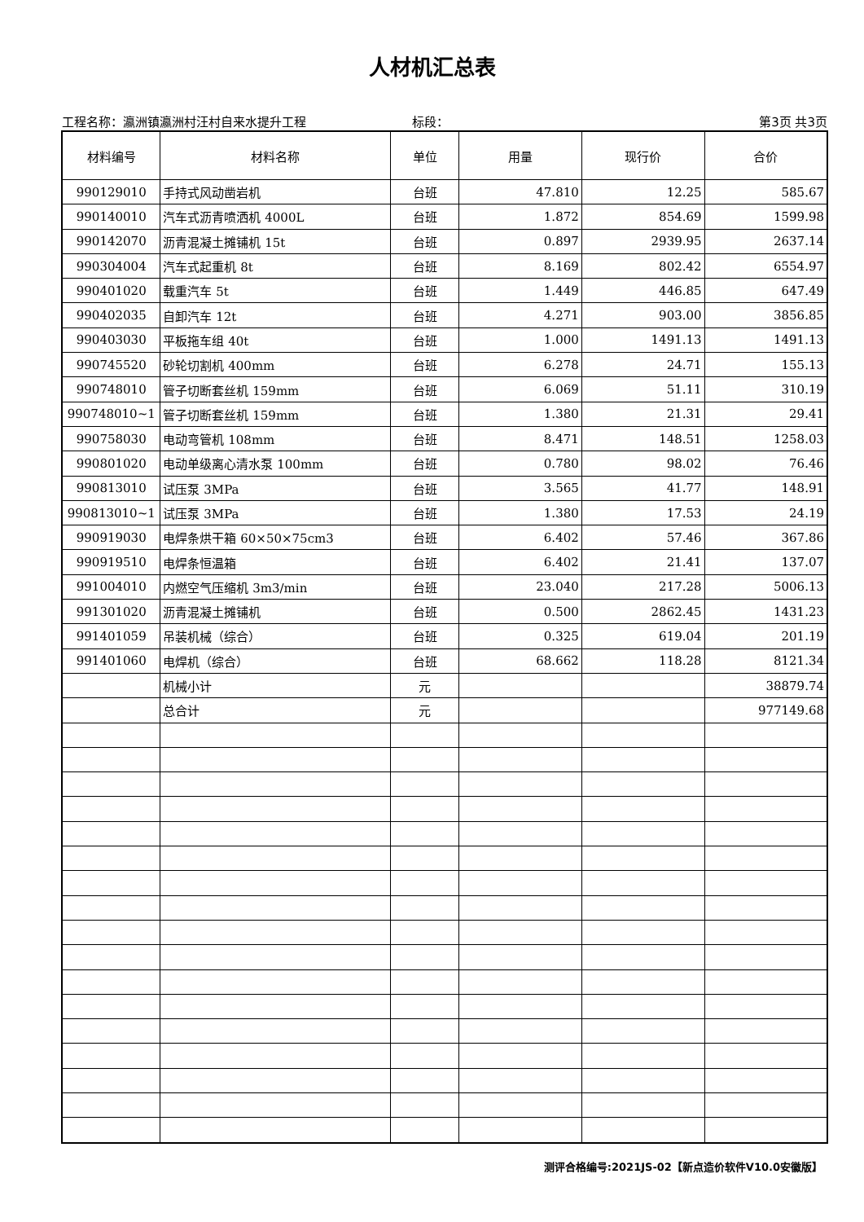人材机汇总表
工程名称：瀛洲镇瀛洲村汪村自来水提升工程 标段： 第3页 共3页
| 材料编号 | 材料名称 | 单位 | 用量 | 现行价 | 合价 |
| --- | --- | --- | --- | --- | --- |
| 990129010 | 手持式风动凿岩机 | 台班 | 47.810 | 12.25 | 585.67 |
| 990140010 | 汽车式沥青喷洒机 4000L | 台班 | 1.872 | 854.69 | 1599.98 |
| 990142070 | 沥青混凝土摊铺机 15t | 台班 | 0.897 | 2939.95 | 2637.14 |
| 990304004 | 汽车式起重机 8t | 台班 | 8.169 | 802.42 | 6554.97 |
| 990401020 | 载重汽车 5t | 台班 | 1.449 | 446.85 | 647.49 |
| 990402035 | 自卸汽车 12t | 台班 | 4.271 | 903.00 | 3856.85 |
| 990403030 | 平板拖车组 40t | 台班 | 1.000 | 1491.13 | 1491.13 |
| 990745520 | 砂轮切割机 400mm | 台班 | 6.278 | 24.71 | 155.13 |
| 990748010 | 管子切断套丝机 159mm | 台班 | 6.069 | 51.11 | 310.19 |
| 990748010~1 | 管子切断套丝机 159mm | 台班 | 1.380 | 21.31 | 29.41 |
| 990758030 | 电动弯管机 108mm | 台班 | 8.471 | 148.51 | 1258.03 |
| 990801020 | 电动单级离心清水泵 100mm | 台班 | 0.780 | 98.02 | 76.46 |
| 990813010 | 试压泵 3MPa | 台班 | 3.565 | 41.77 | 148.91 |
| 990813010~1 | 试压泵 3MPa | 台班 | 1.380 | 17.53 | 24.19 |
| 990919030 | 电焊条烘干箱 60×50×75cm3 | 台班 | 6.402 | 57.46 | 367.86 |
| 990919510 | 电焊条恒温箱 | 台班 | 6.402 | 21.41 | 137.07 |
| 991004010 | 内燃空气压缩机 3m3/min | 台班 | 23.040 | 217.28 | 5006.13 |
| 991301020 | 沥青混凝土摊铺机 | 台班 | 0.500 | 2862.45 | 1431.23 |
| 991401059 | 吊装机械（综合） | 台班 | 0.325 | 619.04 | 201.19 |
| 991401060 | 电焊机（综合） | 台班 | 68.662 | 118.28 | 8121.34 |
| | 机械小计 | 元 | | | 38879.74 |
| | 总合计 | 元 | | | 977149.68 |
测评合格编号:2021JS-02【新点造价软件V10.0安徽版】